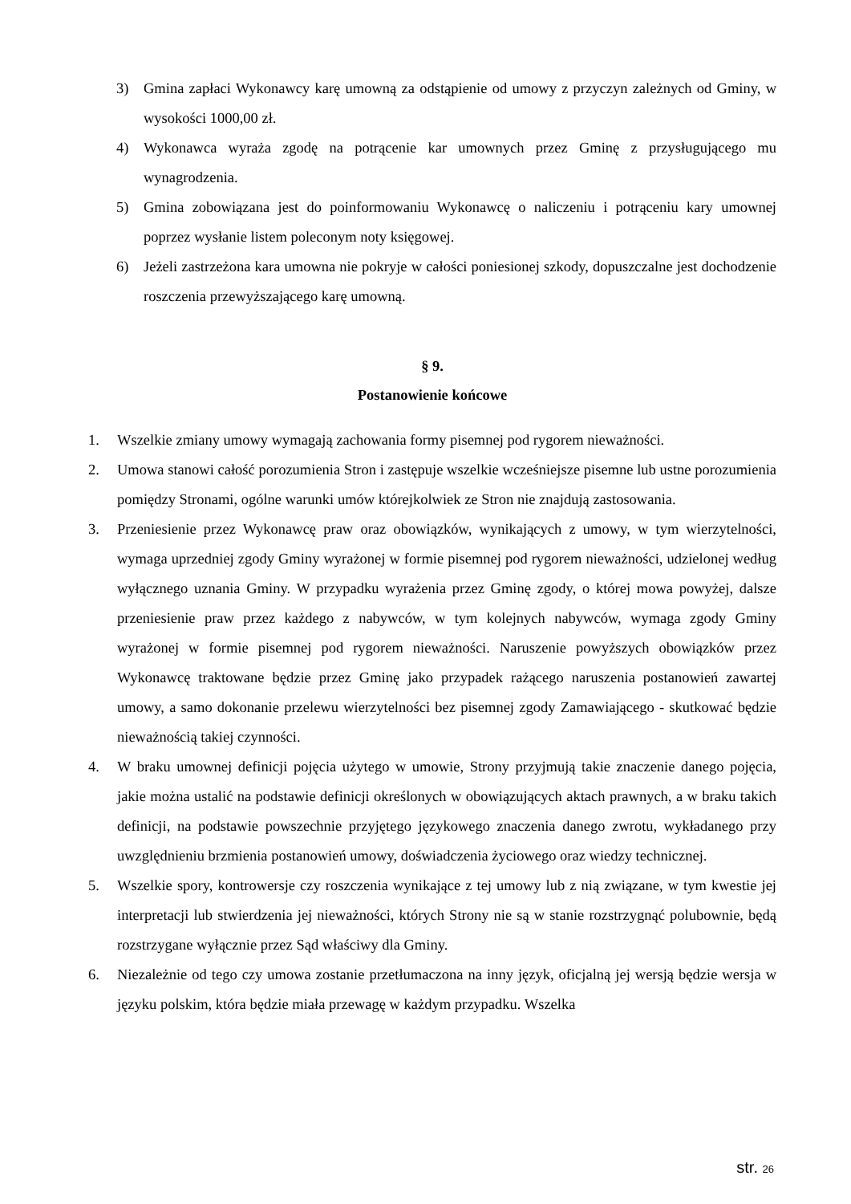3) Gmina zapłaci Wykonawcy karę umowną za odstąpienie od umowy z przyczyn zależnych od Gminy, w wysokości 1000,00 zł.
4) Wykonawca wyraża zgodę na potrącenie kar umownych przez Gminę z przysługującego mu wynagrodzenia.
5) Gmina zobowiązana jest do poinformowaniu Wykonawcę o naliczeniu i potrąceniu kary umownej poprzez wysłanie listem poleconym noty księgowej.
6) Jeżeli zastrzeżona kara umowna nie pokryje w całości poniesionej szkody, dopuszczalne jest dochodzenie roszczenia przewyższającego karę umowną.
§ 9.
Postanowienie końcowe
1. Wszelkie zmiany umowy wymagają zachowania formy pisemnej pod rygorem nieważności.
2. Umowa stanowi całość porozumienia Stron i zastępuje wszelkie wcześniejsze pisemne lub ustne porozumienia pomiędzy Stronami, ogólne warunki umów którejkolwiek ze Stron nie znajdują zastosowania.
3. Przeniesienie przez Wykonawcę praw oraz obowiązków, wynikających z umowy, w tym wierzytelności, wymaga uprzedniej zgody Gminy wyrażonej w formie pisemnej pod rygorem nieważności, udzielonej według wyłącznego uznania Gminy. W przypadku wyrażenia przez Gminę zgody, o której mowa powyżej, dalsze przeniesienie praw przez każdego z nabywców, w tym kolejnych nabywców, wymaga zgody Gminy wyrażonej w formie pisemnej pod rygorem nieważności. Naruszenie powyższych obowiązków przez Wykonawcę traktowane będzie przez Gminę jako przypadek rażącego naruszenia postanowień zawartej umowy, a samo dokonanie przelewu wierzytelności bez pisemnej zgody Zamawiającego - skutkować będzie nieważnością takiej czynności.
4. W braku umownej definicji pojęcia użytego w umowie, Strony przyjmują takie znaczenie danego pojęcia, jakie można ustalić na podstawie definicji określonych w obowiązujących aktach prawnych, a w braku takich definicji, na podstawie powszechnie przyjętego językowego znaczenia danego zwrotu, wykładanego przy uwzględnieniu brzmienia postanowień umowy, doświadczenia życiowego oraz wiedzy technicznej.
5. Wszelkie spory, kontrowersje czy roszczenia wynikające z tej umowy lub z nią związane, w tym kwestie jej interpretacji lub stwierdzenia jej nieważności, których Strony nie są w stanie rozstrzygnąć polubownie, będą rozstrzygane wyłącznie przez Sąd właściwy dla Gminy.
6. Niezależnie od tego czy umowa zostanie przetłumaczona na inny język, oficjalną jej wersją będzie wersja w języku polskim, która będzie miała przewagę w każdym przypadku. Wszelka
str. 26